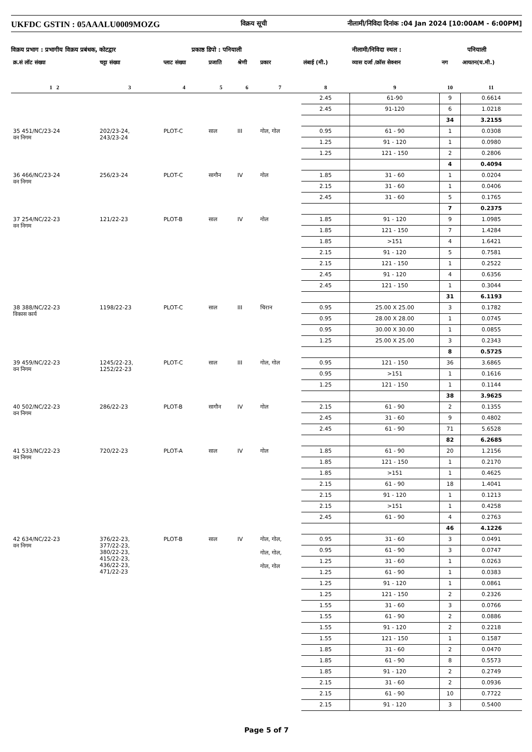UKFDC GSTIN : 05AAALU0009MOZG विक्रय सूची नीलामी/निविदा दिनांक :04 Jan 2024 [10:00AM - 6:00PM]
विक्रय प्रभाग : प्रभागीय विक्रय प्रबंधक, कोटद्वार प्रकाष्ठ डिपो : पनियाली नीलामी/निविदा स्थल : पनियाली
| क्र.सं लॉट संख्या | चट्टा संख्या | प्लाट संख्या | प्रजाति | श्रेणी | प्रकार | लंबाई (मी.) | व्यास दर्जा /क्रॉस सेक्शन | नग | आयतन(घ.मी.) |
| --- | --- | --- | --- | --- | --- | --- | --- | --- | --- |
| 1 2 | 3 | 4 | 5 | 6 | 7 | 8 | 9 | 10 | 11 |
| | | | | | | 2.45 | 61-90 | 9 | 0.6614 |
| | | | | | | 2.45 | 91-120 | 6 | 1.0218 |
| | | | | | | | | 34 | 3.2155 |
| 35 451/NC/23-24 वन निगम | 202/23-24, 243/23-24 | PLOT-C | साल | III | गोल, गोल | 0.95 | 61 - 90 | 1 | 0.0308 |
| | | | | | | 1.25 | 91 - 120 | 1 | 0.0980 |
| | | | | | | 1.25 | 121 - 150 | 2 | 0.2806 |
| | | | | | | | | 4 | 0.4094 |
| 36 466/NC/23-24 वन निगम | 256/23-24 | PLOT-C | सागौन | IV | गोल | 1.85 | 31 - 60 | 1 | 0.0204 |
| | | | | | | 2.15 | 31 - 60 | 1 | 0.0406 |
| | | | | | | 2.45 | 31 - 60 | 5 | 0.1765 |
| | | | | | | | | 7 | 0.2375 |
| 37 254/NC/22-23 वन निगम | 121/22-23 | PLOT-B | साल | IV | गोल | 1.85 | 91 - 120 | 9 | 1.0985 |
| | | | | | | 1.85 | 121 - 150 | 7 | 1.4284 |
| | | | | | | 1.85 | >151 | 4 | 1.6421 |
| | | | | | | 2.15 | 91 - 120 | 5 | 0.7581 |
| | | | | | | 2.15 | 121 - 150 | 1 | 0.2522 |
| | | | | | | 2.45 | 91 - 120 | 4 | 0.6356 |
| | | | | | | 2.45 | 121 - 150 | 1 | 0.3044 |
| | | | | | | | | 31 | 6.1193 |
| 38 388/NC/22-23 विकास कार्य | 1198/22-23 | PLOT-C | साल | III | चिरान | 0.95 | 25.00 X 25.00 | 3 | 0.1782 |
| | | | | | | 0.95 | 28.00 X 28.00 | 1 | 0.0745 |
| | | | | | | 0.95 | 30.00 X 30.00 | 1 | 0.0855 |
| | | | | | | 1.25 | 25.00 X 25.00 | 3 | 0.2343 |
| | | | | | | | | 8 | 0.5725 |
| 39 459/NC/22-23 वन निगम | 1245/22-23, 1252/22-23 | PLOT-C | साल | III | गोल, गोल | 0.95 | 121 - 150 | 36 | 3.6865 |
| | | | | | | 0.95 | >151 | 1 | 0.1616 |
| | | | | | | 1.25 | 121 - 150 | 1 | 0.1144 |
| | | | | | | | | 38 | 3.9625 |
| 40 502/NC/22-23 वन निगम | 286/22-23 | PLOT-B | सागौन | IV | गोल | 2.15 | 61 - 90 | 2 | 0.1355 |
| | | | | | | 2.45 | 31 - 60 | 9 | 0.4802 |
| | | | | | | 2.45 | 61 - 90 | 71 | 5.6528 |
| | | | | | | | | 82 | 6.2685 |
| 41 533/NC/22-23 वन निगम | 720/22-23 | PLOT-A | साल | IV | गोल | 1.85 | 61 - 90 | 20 | 1.2156 |
| | | | | | | 1.85 | 121 - 150 | 1 | 0.2170 |
| | | | | | | 1.85 | >151 | 1 | 0.4625 |
| | | | | | | 2.15 | 61 - 90 | 18 | 1.4041 |
| | | | | | | 2.15 | 91 - 120 | 1 | 0.1213 |
| | | | | | | 2.15 | >151 | 1 | 0.4258 |
| | | | | | | 2.45 | 61 - 90 | 4 | 0.2763 |
| | | | | | | | | 46 | 4.1226 |
| 42 634/NC/22-23 वन निगम | 376/22-23, 377/22-23, 380/22-23, 415/22-23, 436/22-23, 471/22-23 | PLOT-B | साल | IV | गोल, गोल, गोल, गोल, गोल, गोल | 0.95 | 31 - 60 | 3 | 0.0491 |
| | | | | | | 0.95 | 61 - 90 | 3 | 0.0747 |
| | | | | | | 1.25 | 31 - 60 | 1 | 0.0263 |
| | | | | | | 1.25 | 61 - 90 | 1 | 0.0383 |
| | | | | | | 1.25 | 91 - 120 | 1 | 0.0861 |
| | | | | | | 1.25 | 121 - 150 | 2 | 0.2326 |
| | | | | | | 1.55 | 31 - 60 | 3 | 0.0766 |
| | | | | | | 1.55 | 61 - 90 | 2 | 0.0886 |
| | | | | | | 1.55 | 91 - 120 | 2 | 0.2218 |
| | | | | | | 1.55 | 121 - 150 | 1 | 0.1587 |
| | | | | | | 1.85 | 31 - 60 | 2 | 0.0470 |
| | | | | | | 1.85 | 61 - 90 | 8 | 0.5573 |
| | | | | | | 1.85 | 91 - 120 | 2 | 0.2749 |
| | | | | | | 2.15 | 31 - 60 | 2 | 0.0936 |
| | | | | | | 2.15 | 61 - 90 | 10 | 0.7722 |
| | | | | | | 2.15 | 91 - 120 | 3 | 0.5400 |
Page 5 of 7